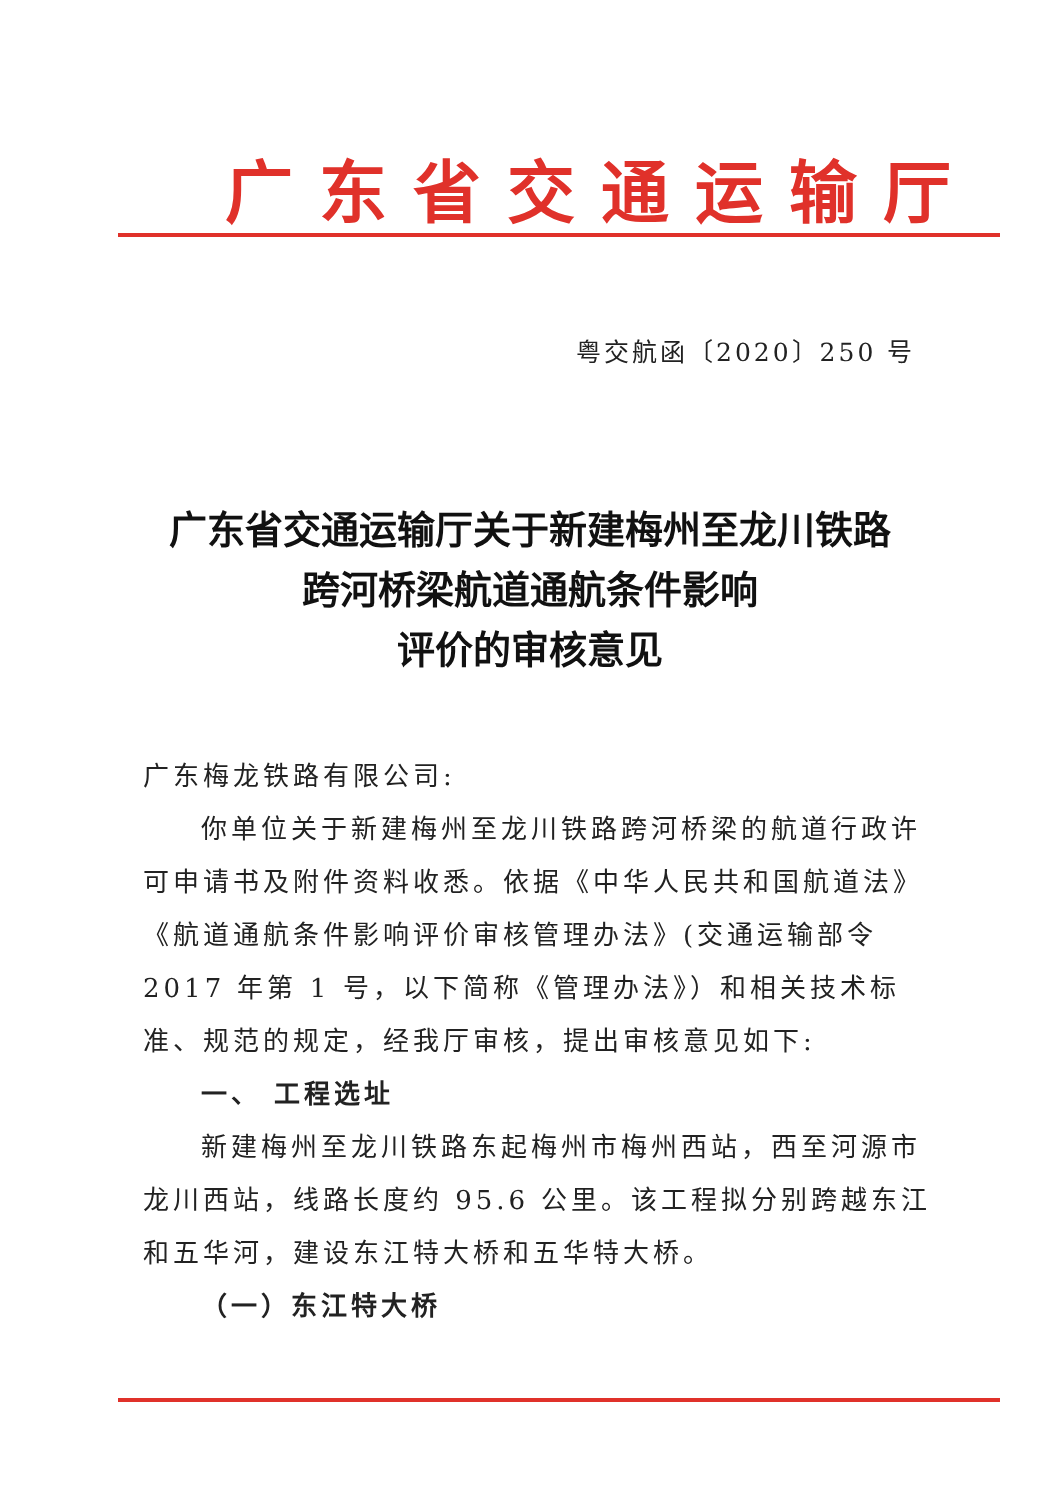广东省交通运输厅
粤交航函〔2020〕250 号
广东省交通运输厅关于新建梅州至龙川铁路
跨河桥梁航道通航条件影响
评价的审核意见
广东梅龙铁路有限公司:
你单位关于新建梅州至龙川铁路跨河桥梁的航道行政许可申请书及附件资料收悉。依据《中华人民共和国航道法》《航道通航条件影响评价审核管理办法》(交通运输部令 2017 年第 1 号，以下简称《管理办法》）和相关技术标准、规范的规定，经我厅审核，提出审核意见如下:
一、 工程选址
新建梅州至龙川铁路东起梅州市梅州西站，西至河源市龙川西站，线路长度约 95.6 公里。该工程拟分别跨越东江和五华河，建设东江特大桥和五华特大桥。
（一）东江特大桥